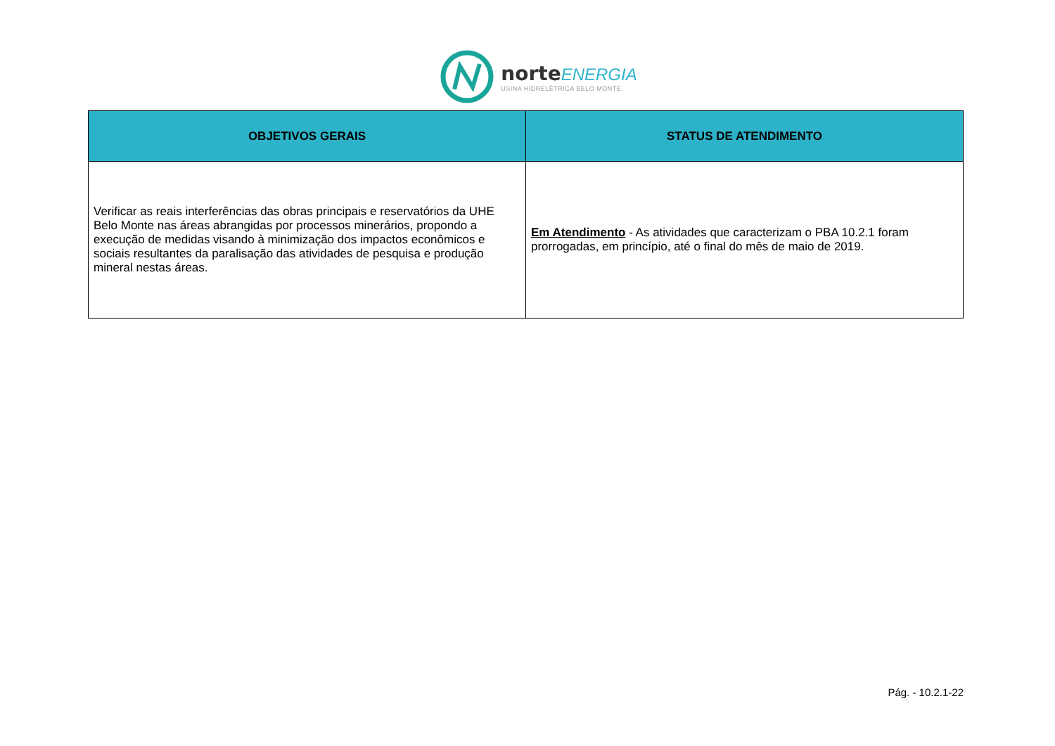norte ENERGIA
USINA HIDRELÉTRICA BELO MONTE
| OBJETIVOS GERAIS | STATUS DE ATENDIMENTO |
| --- | --- |
| Verificar as reais interferências das obras principais e reservatórios da UHE Belo Monte nas áreas abrangidas por processos minerários, propondo a execução de medidas visando à minimização dos impactos econômicos e sociais resultantes da paralisação das atividades de pesquisa e produção mineral nestas áreas. | Em Atendimento - As atividades que caracterizam o PBA 10.2.1 foram prorrogadas, em princípio, até o final do mês de maio de 2019. |
Pág. - 10.2.1-22